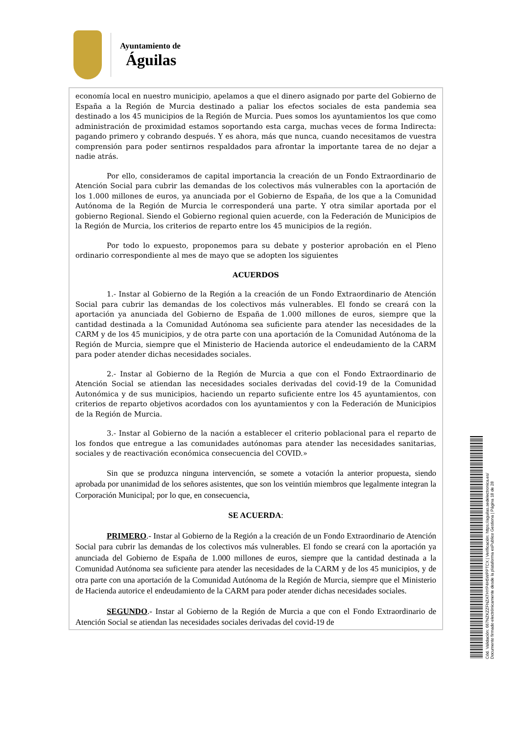Ayuntamiento de
Águilas
economía local en nuestro municipio, apelamos a que el dinero asignado por parte del Gobierno de España a la Región de Murcia destinado a paliar los efectos sociales de esta pandemia sea destinado a los 45 municipios de la Región de Murcia. Pues somos los ayuntamientos los que como administración de proximidad estamos soportando esta carga, muchas veces de forma Indirecta: pagando primero y cobrando después. Y es ahora, más que nunca, cuando necesitamos de vuestra comprensión para poder sentirnos respaldados para afrontar la importante tarea de no dejar a nadie atrás.
Por ello, consideramos de capital importancia la creación de un Fondo Extraordinario de Atención Social para cubrir las demandas de los colectivos más vulnerables con la aportación de los 1.000 millones de euros, ya anunciada por el Gobierno de España, de los que a la Comunidad Autónoma de la Región de Murcia le corresponderá una parte. Y otra similar aportada por el gobierno Regional. Siendo el Gobierno regional quien acuerde, con la Federación de Municipios de la Región de Murcia, los criterios de reparto entre los 45 municipios de la región.
Por todo lo expuesto, proponemos para su debate y posterior aprobación en el Pleno ordinario correspondiente al mes de mayo que se adopten los siguientes
ACUERDOS
1.- Instar al Gobierno de la Región a la creación de un Fondo Extraordinario de Atención Social para cubrir las demandas de los colectivos más vulnerables. El fondo se creará con la aportación ya anunciada del Gobierno de España de 1.000 millones de euros, siempre que la cantidad destinada a la Comunidad Autónoma sea suficiente para atender las necesidades de la CARM y de los 45 municipios, y de otra parte con una aportación de la Comunidad Autónoma de la Región de Murcia, siempre que el Ministerio de Hacienda autorice el endeudamiento de la CARM para poder atender dichas necesidades sociales.
2.- Instar al Gobierno de la Región de Murcia a que con el Fondo Extraordinario de Atención Social se atiendan las necesidades sociales derivadas del covid-19 de la Comunidad Autonómica y de sus municipios, haciendo un reparto suficiente entre los 45 ayuntamientos, con criterios de reparto objetivos acordados con los ayuntamientos y con la Federación de Municipios de la Región de Murcia.
3.- Instar al Gobierno de la nación a establecer el criterio poblacional para el reparto de los fondos que entregue a las comunidades autónomas para atender las necesidades sanitarias, sociales y de reactivación económica consecuencia del COVID.»
Sin que se produzca ninguna intervención, se somete a votación la anterior propuesta, siendo aprobada por unanimidad de los señores asistentes, que son los veintiún miembros que legalmente integran la Corporación Municipal; por lo que, en consecuencia,
SE ACUERDA:
PRIMERO.- Instar al Gobierno de la Región a la creación de un Fondo Extraordinario de Atención Social para cubrir las demandas de los colectivos más vulnerables. El fondo se creará con la aportación ya anunciada del Gobierno de España de 1.000 millones de euros, siempre que la cantidad destinada a la Comunidad Autónoma sea suficiente para atender las necesidades de la CARM y de los 45 municipios, y de otra parte con una aportación de la Comunidad Autónoma de la Región de Murcia, siempre que el Ministerio de Hacienda autorice el endeudamiento de la CARM para poder atender dichas necesidades sociales.
SEGUNDO.- Instar al Gobierno de la Región de Murcia a que con el Fondo Extraordinario de Atención Social se atiendan las necesidades sociales derivadas del covid-19 de
Cód. Validación: 667NZKZZFNZATHYP4H5WPPTCX | Verificación: https://aguilas.sedelectronica.es/
Documento firmado electrónicamente desde la plataforma esPublico Gestiona | Página 18 de 28